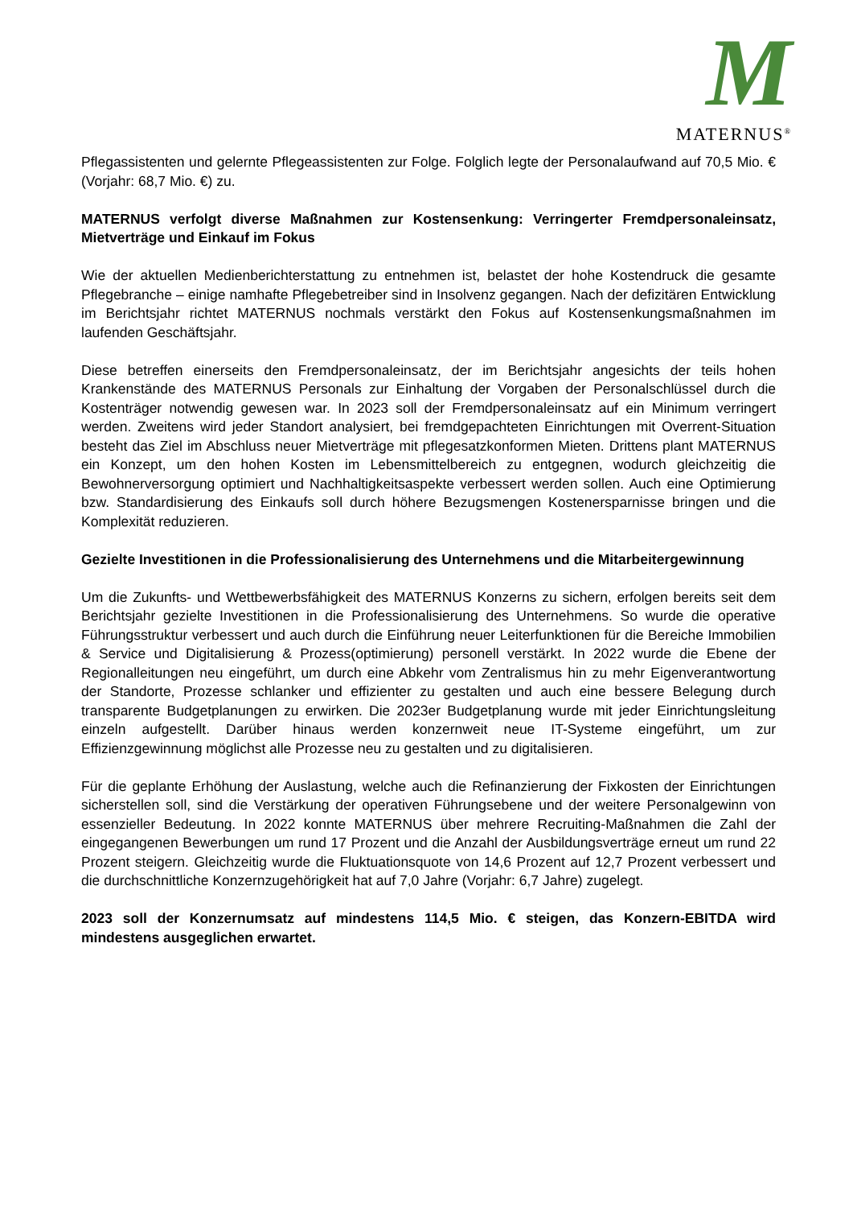M
MATERNUS<sup>®</sup>
Pflegassistenten und gelernte Pflegeassistenten zur Folge. Folglich legte der Personalaufwand auf 70,5 Mio. € (Vorjahr: 68,7 Mio. €) zu.
MATERNUS verfolgt diverse Maßnahmen zur Kostensenkung: Verringerter Fremdpersonaleinsatz, Mietverträge und Einkauf im Fokus
Wie der aktuellen Medienberichterstattung zu entnehmen ist, belastet der hohe Kostendruck die gesamte Pflegebranche – einige namhafte Pflegebetreiber sind in Insolvenz gegangen. Nach der defizitären Entwicklung im Berichtsjahr richtet MATERNUS nochmals verstärkt den Fokus auf Kostensenkungsmaßnahmen im laufenden Geschäftsjahr.
Diese betreffen einerseits den Fremdpersonaleinsatz, der im Berichtsjahr angesichts der teils hohen Krankenstände des MATERNUS Personals zur Einhaltung der Vorgaben der Personalschlüssel durch die Kostenträger notwendig gewesen war. In 2023 soll der Fremdpersonaleinsatz auf ein Minimum verringert werden. Zweitens wird jeder Standort analysiert, bei fremdgepachteten Einrichtungen mit Overrent-Situation besteht das Ziel im Abschluss neuer Mietverträge mit pflegesatzkonformen Mieten. Drittens plant MATERNUS ein Konzept, um den hohen Kosten im Lebensmittelbereich zu entgegnen, wodurch gleichzeitig die Bewohnerversorgung optimiert und Nachhaltigkeitsaspekte verbessert werden sollen. Auch eine Optimierung bzw. Standardisierung des Einkaufs soll durch höhere Bezugsmengen Kostenersparnisse bringen und die Komplexität reduzieren.
Gezielte Investitionen in die Professionalisierung des Unternehmens und die Mitarbeitergewinnung
Um die Zukunfts- und Wettbewerbsfähigkeit des MATERNUS Konzerns zu sichern, erfolgen bereits seit dem Berichtsjahr gezielte Investitionen in die Professionalisierung des Unternehmens. So wurde die operative Führungsstruktur verbessert und auch durch die Einführung neuer Leiterfunktionen für die Bereiche Immobilien & Service und Digitalisierung & Prozess(optimierung) personell verstärkt. In 2022 wurde die Ebene der Regionalleitungen neu eingeführt, um durch eine Abkehr vom Zentralismus hin zu mehr Eigenverantwortung der Standorte, Prozesse schlanker und effizienter zu gestalten und auch eine bessere Belegung durch transparente Budgetplanungen zu erwirken. Die 2023er Budgetplanung wurde mit jeder Einrichtungsleitung einzeln aufgestellt. Darüber hinaus werden konzernweit neue IT-Systeme eingeführt, um zur Effizienzgewinnung möglichst alle Prozesse neu zu gestalten und zu digitalisieren.
Für die geplante Erhöhung der Auslastung, welche auch die Refinanzierung der Fixkosten der Einrichtungen sicherstellen soll, sind die Verstärkung der operativen Führungsebene und der weitere Personalgewinn von essenzieller Bedeutung. In 2022 konnte MATERNUS über mehrere Recruiting-Maßnahmen die Zahl der eingegangenen Bewerbungen um rund 17 Prozent und die Anzahl der Ausbildungsverträge erneut um rund 22 Prozent steigern. Gleichzeitig wurde die Fluktuationsquote von 14,6 Prozent auf 12,7 Prozent verbessert und die durchschnittliche Konzernzugehörigkeit hat auf 7,0 Jahre (Vorjahr: 6,7 Jahre) zugelegt.
2023 soll der Konzernumsatz auf mindestens 114,5 Mio. € steigen, das Konzern-EBITDA wird mindestens ausgeglichen erwartet.